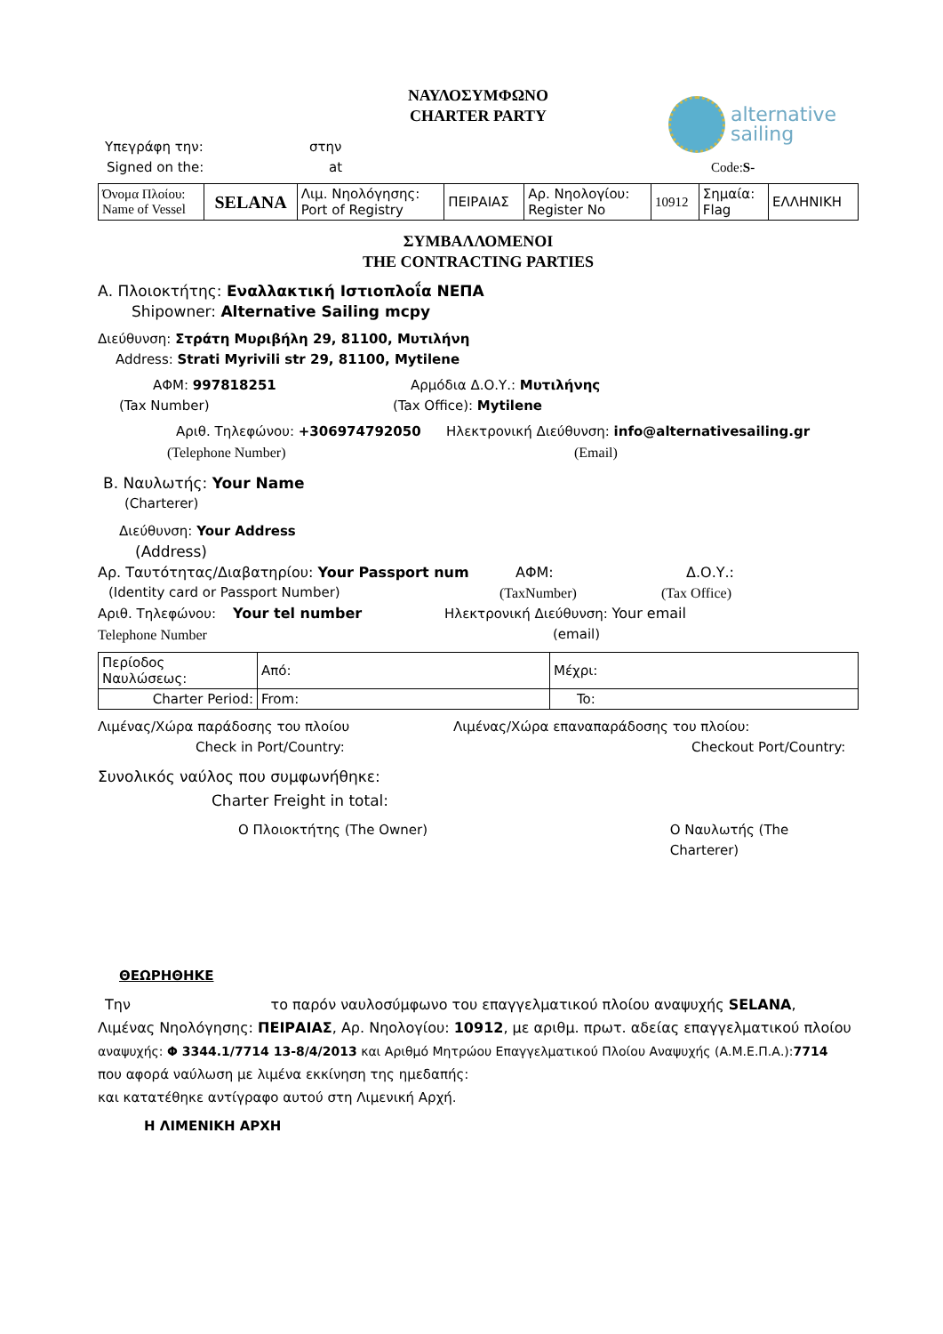ΝΑΥΛΟΣΥΜΦΩΝΟ
CHARTER PARTY
alternative
sailing
Υπεγράφη την: στην
Signed on the: at Code:S-
| Όνομα Πλοίου: Name of Vessel | SELANA | Λιμ. Νηολόγησης: Port of Registry | ΠΕΙΡΑΙΑΣ | Αρ. Νηολογίου: Register No | 10912 | Σημαία: Flag | ΕΛΛΗΝΙΚΗ |
ΣΥΜΒΑΛΛΟΜΕΝΟΙ
THE CONTRACTING PARTIES
Α. Πλοιοκτήτης: Εναλλακτική Ιστιοπλοΐα ΝΕΠΑ
Shipowner: Alternative Sailing mcpy
Διεύθυνση: Στράτη Μυριβήλη 29, 81100, Μυτιλήνη
Address: Strati Myrivili str 29, 81100, Mytilene
ΑΦΜ: 997818251 Αρμόδια Δ.Ο.Υ.: Μυτιλήνης
(Tax Number) (Tax Office): Mytilene
Αριθ. Τηλεφώνου: +306974792050 Ηλεκτρονική Διεύθυνση: info@alternativesailing.gr
(Telephone Number) (Email)
Β. Ναυλωτής: Your Name
(Charterer)
Διεύθυνση: Your Address
(Address)
Αρ. Ταυτότητας/Διαβατηρίου: Your Passport num ΑΦΜ: Δ.Ο.Υ.:
(Identity card or Passport Number) (TaxNumber) (Tax Office)
Αριθ. Τηλεφώνου: Your tel number Ηλεκτρονική Διεύθυνση: Your email
Telephone Number (email)
| Περίοδος Ναυλώσεως: | Από: | Μέχρι: |
| Charter Period: | From: | To: |
Λιμένας/Χώρα παράδοσης του πλοίου Λιμένας/Χώρα επαναπαράδοσης του πλοίου:
Check in Port/Country: Checkout Port/Country:
Συνολικός ναύλος που συμφωνήθηκε:
Charter Freight in total:
Ο Πλοιοκτήτης (The Owner) Ο Ναυλωτής (The Charterer)
ΘΕΩΡΗΘΗΚΕ
Την το παρόν ναυλοσύμφωνο του επαγγελματικού πλοίου αναψυχής SELANA,
Λιμένας Νηολόγησης: ΠΕΙΡΑΙΑΣ, Αρ. Νηολογίου: 10912, με αριθμ. πρωτ. αδείας επαγγελματικού πλοίου
αναψυχής: Φ 3344.1/7714 13-8/4/2013 και Αριθμό Μητρώου Επαγγελματικού Πλοίου Αναψυχής (Α.Μ.Ε.Π.Α.):7714
που αφορά ναύλωση με λιμένα εκκίνηση της ημεδαπής:
και κατατέθηκε αντίγραφο αυτού στη Λιμενική Αρχή.
Η ΛΙΜΕΝΙΚΗ ΑΡΧΗ